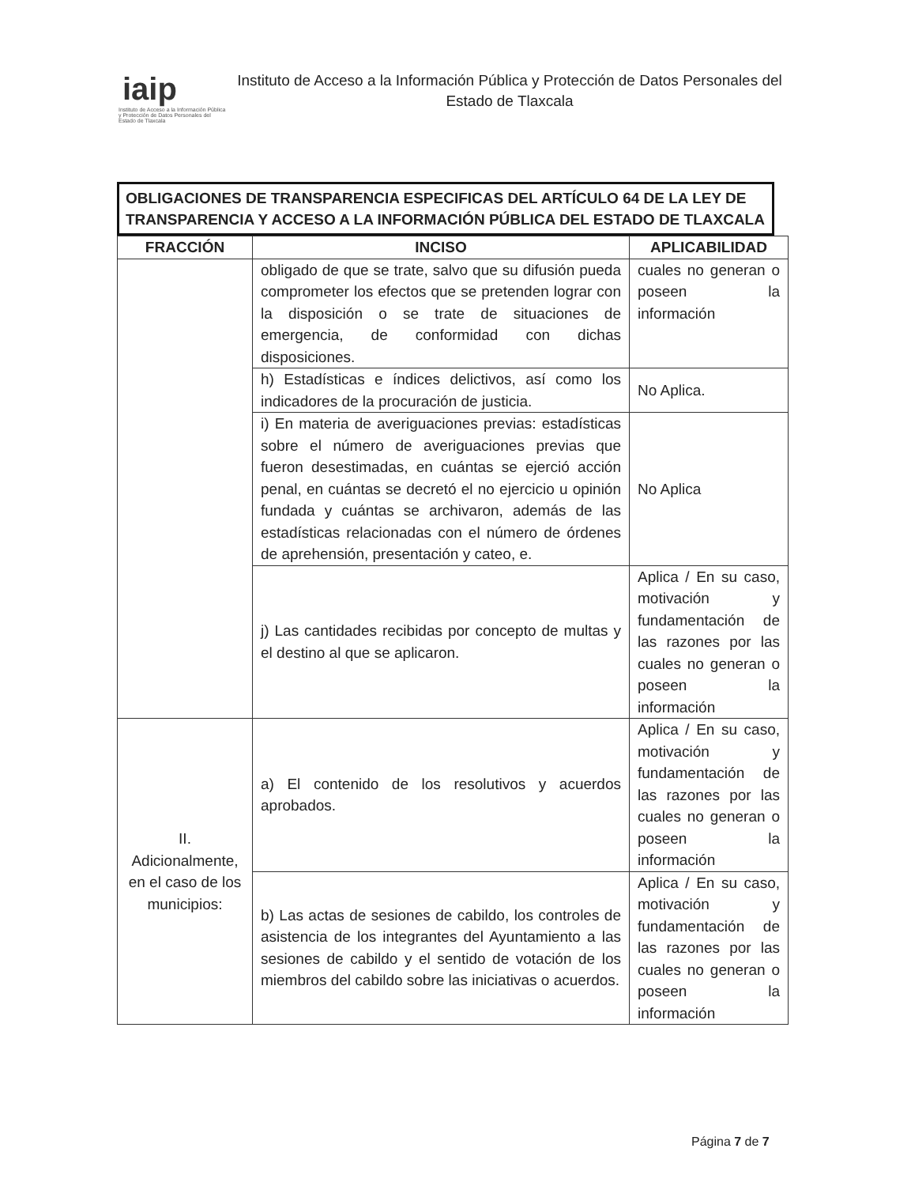iaip
Instituto de Acceso a la Información Pública y Protección de Datos Personales del Estado de Tlaxcala
Instituto de Acceso a la Información Pública y Protección de Datos Personales del Estado de Tlaxcala
OBLIGACIONES DE TRANSPARENCIA ESPECIFICAS DEL ARTÍCULO 64 DE LA LEY DE TRANSPARENCIA Y ACCESO A LA INFORMACIÓN PÚBLICA DEL ESTADO DE TLAXCALA
| FRACCIÓN | INCISO | APLICABILIDAD |
| --- | --- | --- |
| | obligado de que se trate, salvo que su difusión pueda comprometer los efectos que se pretenden lograr con la disposición o se trate de situaciones de emergencia, de conformidad con dichas disposiciones. | cuales no generan o poseen la información |
| | h) Estadísticas e índices delictivos, así como los indicadores de la procuración de justicia. | No Aplica. |
| | i) En materia de averiguaciones previas: estadísticas sobre el número de averiguaciones previas que fueron desestimadas, en cuántas se ejerció acción penal, en cuántas se decretó el no ejercicio u opinión fundada y cuántas se archivaron, además de las estadísticas relacionadas con el número de órdenes de aprehensión, presentación y cateo, e. | No Aplica |
| | j) Las cantidades recibidas por concepto de multas y el destino al que se aplicaron. | Aplica / En su caso, motivación y fundamentación de las razones por las cuales no generan o poseen la información |
| II. Adicionalmente, en el caso de los municipios: | a) El contenido de los resolutivos y acuerdos aprobados. | Aplica / En su caso, motivación y fundamentación de las razones por las cuales no generan o poseen la información |
| | b) Las actas de sesiones de cabildo, los controles de asistencia de los integrantes del Ayuntamiento a las sesiones de cabildo y el sentido de votación de los miembros del cabildo sobre las iniciativas o acuerdos. | Aplica / En su caso, motivación y fundamentación de las razones por las cuales no generan o poseen la información |
Página 7 de 7